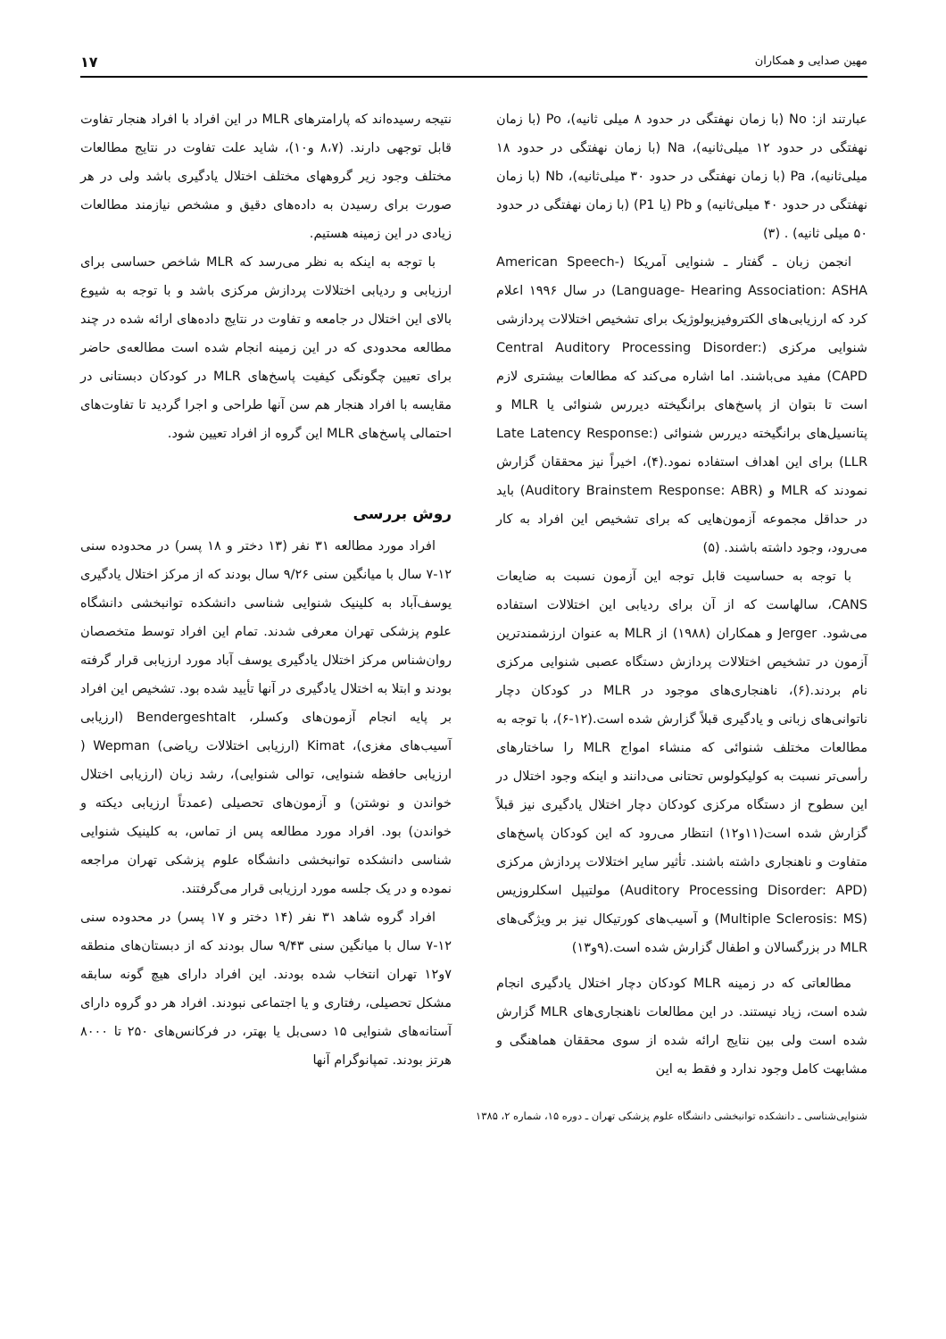مهین صدایی و همکاران ۱۷
عبارتند از: No (با زمان نهفتگی در حدود ۸ میلی ثانیه)، Po (با زمان نهفتگی در حدود ۱۲ میلی‌ثانیه)، Na (با زمان نهفتگی در حدود ۱۸ میلی‌ثانیه)، Pa (با زمان نهفتگی در حدود ۳۰ میلی‌ثانیه)، Nb (با زمان نهفتگی در حدود ۴۰ میلی‌ثانیه) و Pb (یا P1) (با زمان نهفتگی در حدود ۵۰ میلی ثانیه) . (۳)
انجمن زبان ـ گفتار ـ شنوایی آمریکا (American Speech- Language- Hearing Association: ASHA) در سال ۱۹۹۶ اعلام کرد که ارزیابی‌های الکتروفیزیولوژیک برای تشخیص اختلالات پردازشی شنوایی مرکزی (Central Auditory Processing Disorder: CAPD) مفید می‌باشند. اما اشاره می‌کند که مطالعات بیشتری لازم است تا بتوان از پاسخ‌های برانگیخته دیررس شنوائی یا MLR و پتانسیل‌های برانگیخته دیررس شنوائی (Late Latency Response: LLR) برای این اهداف استفاده نمود.(۴)، اخیراً نیز محققان گزارش نمودند که MLR و (Auditory Brainstem Response: ABR) باید در حداقل مجموعه آزمون‌هایی که برای تشخیص این افراد به کار می‌رود، وجود داشته باشند. (۵)
با توجه به حساسیت قابل توجه این آزمون نسبت به ضایعات CANS، سالهاست که از آن برای ردیابی این اختلالات استفاده می‌شود. Jerger و همکاران (۱۹۸۸) از MLR به عنوان ارزشمندترین آزمون در تشخیص اختلالات پردازش دستگاه عصبی شنوایی مرکزی نام بردند.(۶)، ناهنجاری‌های موجود در MLR در کودکان دچار ناتوانی‌های زبانی و یادگیری قبلاً گزارش شده است.(۱۲-۶)، با توجه به مطالعات مختلف شنوائی که منشاء امواج MLR را ساختارهای رأسی‌تر نسبت به کولیکولوس تحتانی می‌دانند و اینکه وجود اختلال در این سطوح از دستگاه مرکزی کودکان دچار اختلال یادگیری نیز قبلاً گزارش شده است(۱۱و۱۲) انتظار می‌رود که این کودکان پاسخ‌های متفاوت و ناهنجاری داشته باشند. تأثیر سایر اختلالات پردازش مرکزی (Auditory Processing Disorder: APD) مولتیپل اسکلروزیس (Multiple Sclerosis: MS) و آسیب‌های کورتیکال نیز بر ویژگی‌های MLR در بزرگسالان و اطفال گزارش شده است.(۹و۱۳)
مطالعاتی که در زمینه MLR کودکان دچار اختلال یادگیری انجام شده است، زیاد نیستند. در این مطالعات ناهنجاری‌های MLR گزارش شده است ولی بین نتایج ارائه شده از سوی محققان هماهنگی و مشابهت کامل وجود ندارد و فقط به این
نتیجه رسیده‌اند که پارامترهای MLR در این افراد با افراد هنجار تفاوت قابل توجهی دارند. (۸،۷ و۱۰)، شاید علت تفاوت در نتایج مطالعات مختلف وجود زیر گروههای مختلف اختلال یادگیری باشد ولی در هر صورت برای رسیدن به داده‌های دقیق و مشخص نیازمند مطالعات زیادی در این زمینه هستیم.
با توجه به اینکه به نظر می‌رسد که MLR شاخص حساسی برای ارزیابی و ردیابی اختلالات پردازش مرکزی باشد و با توجه به شیوع بالای این اختلال در جامعه و تفاوت در نتایج داده‌های ارائه شده در چند مطالعه محدودی که در این زمینه انجام شده است مطالعه‌ی حاضر برای تعیین چگونگی کیفیت پاسخ‌های MLR در کودکان دبستانی در مقایسه با افراد هنجار هم سن آنها طراحی و اجرا گردید تا تفاوت‌های احتمالی پاسخ‌های MLR این گروه از افراد تعیین شود.
روش بررسی
افراد مورد مطالعه ۳۱ نفر (۱۳ دختر و ۱۸ پسر) در محدوده سنی ۱۲-۷ سال با میانگین سنی ۹/۲۶ سال بودند که از مرکز اختلال یادگیری یوسف‌آباد به کلینیک شنوایی شناسی دانشکده توانبخشی دانشگاه علوم پزشکی تهران معرفی شدند. تمام این افراد توسط متخصصان روان‌شناس مرکز اختلال یادگیری یوسف آباد مورد ارزیابی قرار گرفته بودند و ابتلا به اختلال یادگیری در آنها تأیید شده بود. تشخیص این افراد بر پایه انجام آزمون‌های وکسلر، Bendergeshtalt (ارزیابی آسیب‌های مغزی)، Kimat (ارزیابی اختلالات ریاضی) Wepman ( ارزیابی حافظه شنوایی، توالی شنوایی)، رشد زبان (ارزیابی اختلال خواندن و نوشتن) و آزمون‌های تحصیلی (عمدتاً ارزیابی دیکته و خواندن) بود. افراد مورد مطالعه پس از تماس، به کلینیک شنوایی شناسی دانشکده توانبخشی دانشگاه علوم پزشکی تهران مراجعه نموده و در یک جلسه مورد ارزیابی قرار می‌گرفتند.
افراد گروه شاهد ۳۱ نفر (۱۴ دختر و ۱۷ پسر) در محدوده سنی ۱۲-۷ سال با میانگین سنی ۹/۴۳ سال بودند که از دبستان‌های منطقه ۷و۱۲ تهران انتخاب شده بودند. این افراد دارای هیچ گونه سابقه مشکل تحصیلی، رفتاری و یا اجتماعی نبودند. افراد هر دو گروه دارای آستانه‌های شنوایی ۱۵ دسی‌بل یا بهتر، در فرکانس‌های ۲۵۰ تا ۸۰۰۰ هرتز بودند. تمپانوگرام آنها
شنوایی‌شناسی ـ دانشکده توانبخشی دانشگاه علوم پزشکی تهران ـ دوره ۱۵، شماره ۲، ۱۳۸۵